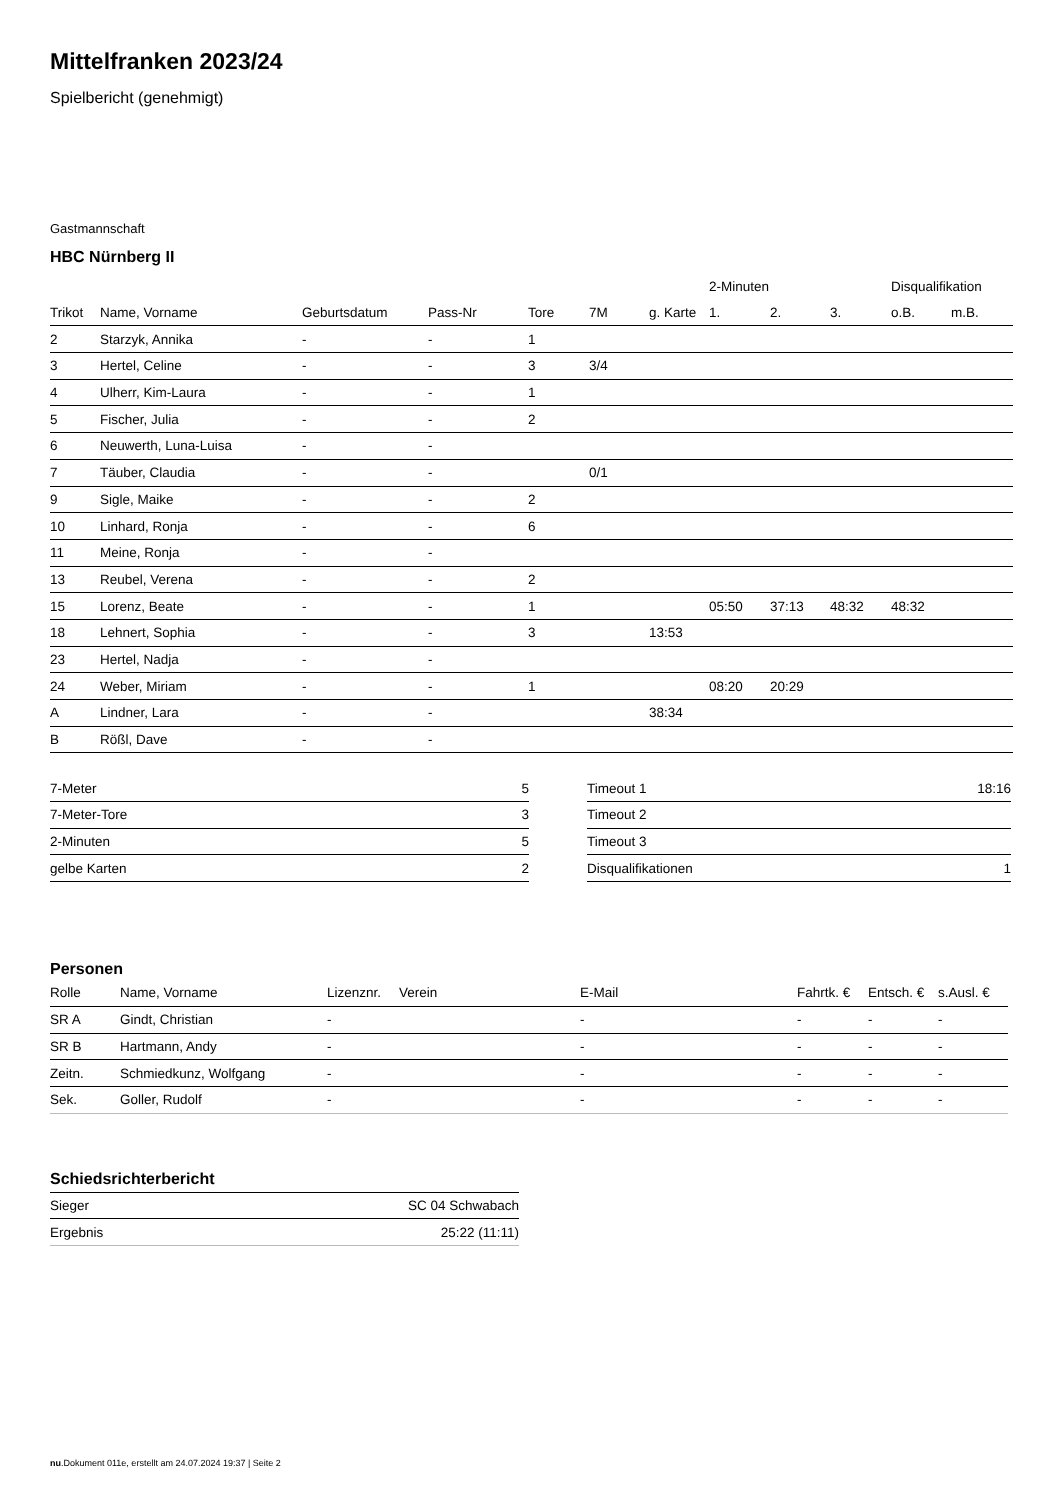Mittelfranken 2023/24
Spielbericht (genehmigt)
Gastmannschaft
HBC Nürnberg II
| | | | | | | | 2-Minuten | | | Disqualifikation | |
| --- | --- | --- | --- | --- | --- | --- | --- | --- | --- | --- | --- |
| Trikot | Name, Vorname | Geburtsdatum | Pass-Nr | Tore | 7M | g. Karte | 1. | 2. | 3. | o.B. | m.B. |
| 2 | Starzyk, Annika | - | - | 1 | | | | | | | |
| 3 | Hertel, Celine | - | - | 3 | 3/4 | | | | | | |
| 4 | Ulherr, Kim-Laura | - | - | 1 | | | | | | | |
| 5 | Fischer, Julia | - | - | 2 | | | | | | | |
| 6 | Neuwerth, Luna-Luisa | - | - | | | | | | | | |
| 7 | Täuber, Claudia | - | - | | 0/1 | | | | | | |
| 9 | Sigle, Maike | - | - | 2 | | | | | | | |
| 10 | Linhard, Ronja | - | - | 6 | | | | | | | |
| 11 | Meine, Ronja | - | - | | | | | | | | |
| 13 | Reubel, Verena | - | - | 2 | | | | | | | |
| 15 | Lorenz, Beate | - | - | 1 | | | 05:50 | 37:13 | 48:32 | 48:32 | |
| 18 | Lehnert, Sophia | - | - | 3 | | 13:53 | | | | | |
| 23 | Hertel, Nadja | - | - | | | | | | | | |
| 24 | Weber, Miriam | - | - | 1 | | | 08:20 | 20:29 | | | |
| A | Lindner, Lara | - | - | | | 38:34 | | | | | |
| B | Rößl, Dave | - | - | | | | | | | | |
| 7-Meter | 5 |
| 7-Meter-Tore | 3 |
| 2-Minuten | 5 |
| gelbe Karten | 2 |
| Timeout 1 | 18:16 |
| Timeout 2 | |
| Timeout 3 | |
| Disqualifikationen | 1 |
Personen
| Rolle | Name, Vorname | Lizenznr. | Verein | E-Mail | Fahrtk. € | Entsch. € | s.Ausl. € |
| --- | --- | --- | --- | --- | --- | --- | --- |
| SR A | Gindt, Christian | - | | - | - | - | - |
| SR B | Hartmann, Andy | - | | - | - | - | - |
| Zeitn. | Schmiedkunz, Wolfgang | - | | - | - | - | - |
| Sek. | Goller, Rudolf | - | | - | - | - | - |
Schiedsrichterbericht
| Sieger | SC 04 Schwabach |
| Ergebnis | 25:22 (11:11) |
nu.Dokument 011e, erstellt am 24.07.2024 19:37 | Seite 2